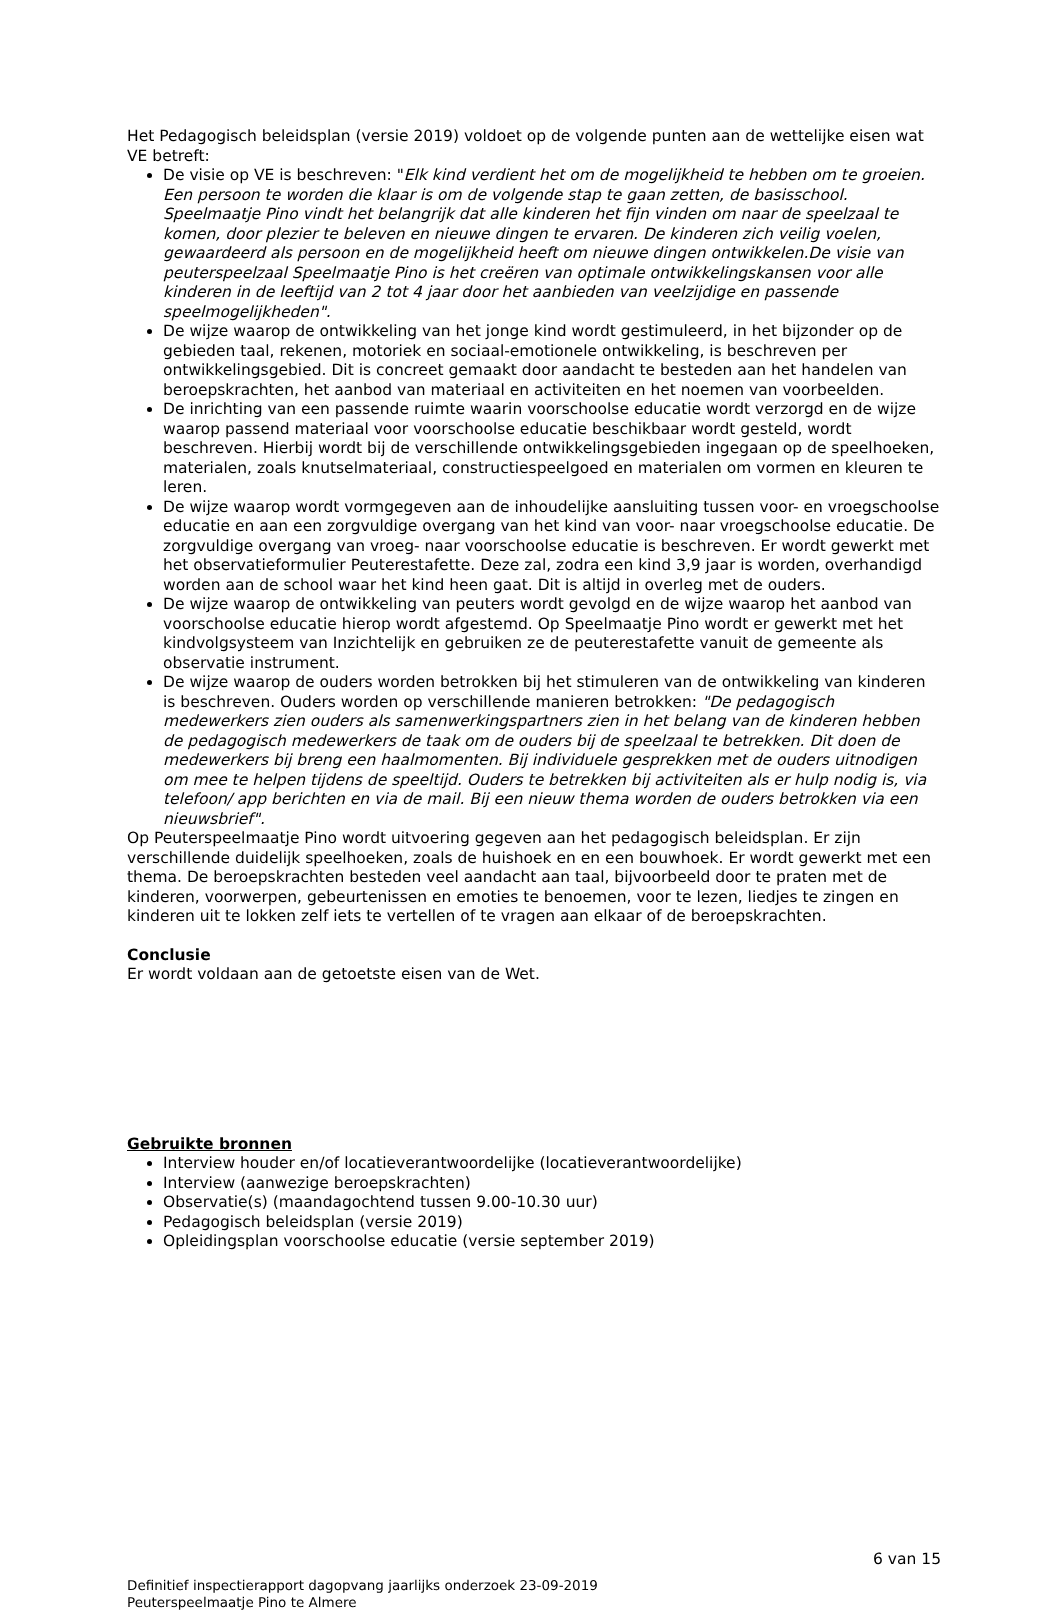Het Pedagogisch beleidsplan (versie 2019) voldoet op de volgende punten aan de wettelijke eisen wat VE betreft:
De visie op VE is beschreven: "Elk kind verdient het om de mogelijkheid te hebben om te groeien. Een persoon te worden die klaar is om de volgende stap te gaan zetten, de basisschool. Speelmaatje Pino vindt het belangrijk dat alle kinderen het fijn vinden om naar de speelzaal te komen, door plezier te beleven en nieuwe dingen te ervaren. De kinderen zich veilig voelen, gewaardeerd als persoon en de mogelijkheid heeft om nieuwe dingen ontwikkelen.De visie van peuterspeelzaal Speelmaatje Pino is het creëren van optimale ontwikkelingskansen voor alle kinderen in de leeftijd van 2 tot 4 jaar door het aanbieden van veelzijdige en passende speelmogelijkheden".
De wijze waarop de ontwikkeling van het jonge kind wordt gestimuleerd, in het bijzonder op de gebieden taal, rekenen, motoriek en sociaal-emotionele ontwikkeling, is beschreven per ontwikkelingsgebied. Dit is concreet gemaakt door aandacht te besteden aan het handelen van beroepskrachten, het aanbod van materiaal en activiteiten en het noemen van voorbeelden.
De inrichting van een passende ruimte waarin voorschoolse educatie wordt verzorgd en de wijze waarop passend materiaal voor voorschoolse educatie beschikbaar wordt gesteld, wordt beschreven. Hierbij wordt bij de verschillende ontwikkelingsgebieden ingegaan op de speelhoeken, materialen, zoals knutselmateriaal, constructiespeelgoed en materialen om vormen en kleuren te leren.
De wijze waarop wordt vormgegeven aan de inhoudelijke aansluiting tussen voor- en vroegschoolse educatie en aan een zorgvuldige overgang van het kind van voor- naar vroegschoolse educatie. De zorgvuldige overgang van vroeg- naar voorschoolse educatie is beschreven. Er wordt gewerkt met het observatieformulier Peuterestafette. Deze zal, zodra een kind 3,9 jaar is worden, overhandigd worden aan de school waar het kind heen gaat. Dit is altijd in overleg met de ouders.
De wijze waarop de ontwikkeling van peuters wordt gevolgd en de wijze waarop het aanbod van voorschoolse educatie hierop wordt afgestemd. Op Speelmaatje Pino wordt er gewerkt met het kindvolgsysteem van Inzichtelijk en gebruiken ze de peuterestafette vanuit de gemeente als observatie instrument.
De wijze waarop de ouders worden betrokken bij het stimuleren van de ontwikkeling van kinderen is beschreven. Ouders worden op verschillende manieren betrokken: "De pedagogisch medewerkers zien ouders als samenwerkingspartners zien in het belang van de kinderen hebben de pedagogisch medewerkers de taak om de ouders bij de speelzaal te betrekken. Dit doen de medewerkers bij breng een haalmomenten. Bij individuele gesprekken met de ouders uitnodigen om mee te helpen tijdens de speeltijd. Ouders te betrekken bij activiteiten als er hulp nodig is, via telefoon/ app berichten en via de mail. Bij een nieuw thema worden de ouders betrokken via een nieuwsbrief".
Op Peuterspeelmaatje Pino wordt uitvoering gegeven aan het pedagogisch beleidsplan. Er zijn verschillende duidelijk speelhoeken, zoals de huishoek en en een bouwhoek. Er wordt gewerkt met een thema. De beroepskrachten besteden veel aandacht aan taal, bijvoorbeeld door te praten met de kinderen, voorwerpen, gebeurtenissen en emoties te benoemen, voor te lezen, liedjes te zingen en kinderen uit te lokken zelf iets te vertellen of te vragen aan elkaar of de beroepskrachten.
Conclusie
Er wordt voldaan aan de getoetste eisen van de Wet.
Gebruikte bronnen
Interview houder en/of locatieverantwoordelijke (locatieverantwoordelijke)
Interview (aanwezige beroepskrachten)
Observatie(s) (maandagochtend tussen 9.00-10.30 uur)
Pedagogisch beleidsplan (versie 2019)
Opleidingsplan voorschoolse educatie (versie september 2019)
6 van 15
Definitief inspectierapport dagopvang jaarlijks onderzoek 23-09-2019
Peuterspeelmaatje Pino te Almere